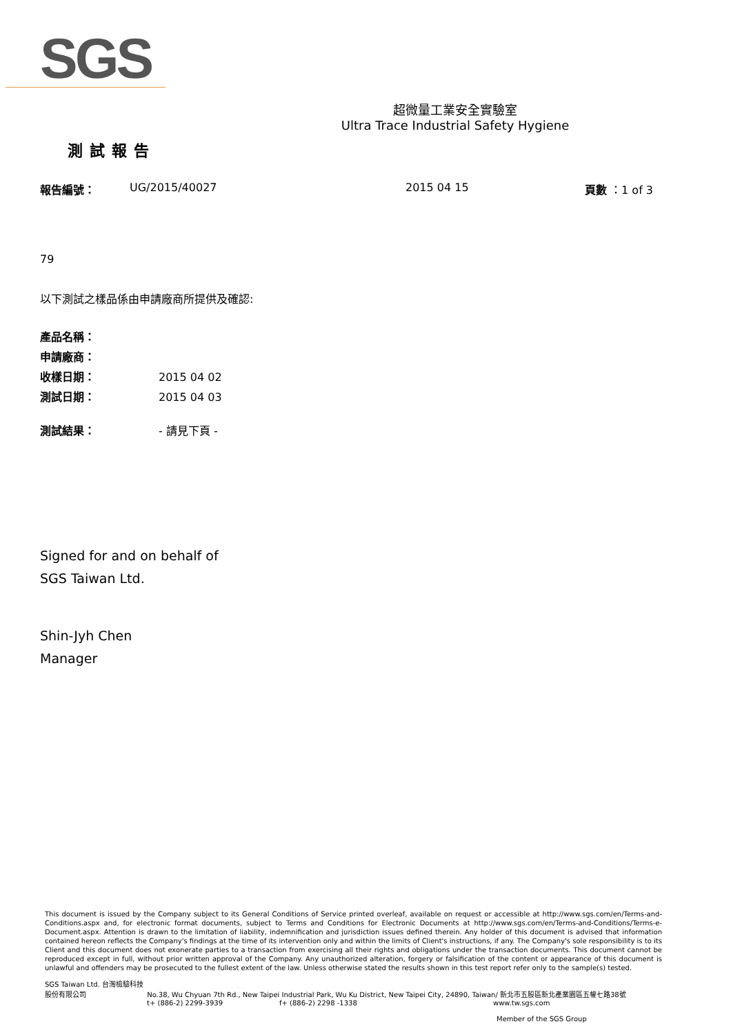SGS
超微量工業安全實驗室
Ultra Trace Industrial Safety Hygiene
測試報告
報告編號： UG/2015/40027 2015 04 15 頁數 ：1 of 3
79
以下測試之樣品係由申請廠商所提供及確認:
產品名稱：
申請廠商：
收樣日期： 2015 04 02
測試日期： 2015 04 03
測試結果： - 請見下頁 -
Signed for and on behalf of
SGS Taiwan Ltd.
Shin-Jyh Chen
Manager
This document is issued by the Company subject to its General Conditions of Service printed overleaf, available on request or accessible at http://www.sgs.com/en/Terms-and-Conditions.aspx and, for electronic format documents, subject to Terms and Conditions for Electronic Documents at http://www.sgs.com/en/Terms-and-Conditions/Terms-e-Document.aspx. Attention is drawn to the limitation of liability, indemnification and jurisdiction issues defined therein. Any holder of this document is advised that information contained hereon reflects the Company's findings at the time of its intervention only and within the limits of Client's instructions, if any. The Company's sole responsibility is to its Client and this document does not exonerate parties to a transaction from exercising all their rights and obligations under the transaction documents. This document cannot be reproduced except in full, without prior written approval of the Company. Any unauthorized alteration, forgery or falsification of the content or appearance of this document is unlawful and offenders may be prosecuted to the fullest extent of the law. Unless otherwise stated the results shown in this test report refer only to the sample(s) tested.
SGS Taiwan Ltd. 台灣檢驗科技股份有限公司 No.38, Wu Chyuan 7th Rd., New Taipei Industrial Park, Wu Ku District, New Taipei City, 24890, Taiwan/ 新北市五股區新北產業園區五權七路38號
t+ (886-2) 2299-3939 f+ (886-2) 2298 -1338 www.tw.sgs.com
Member of the SGS Group